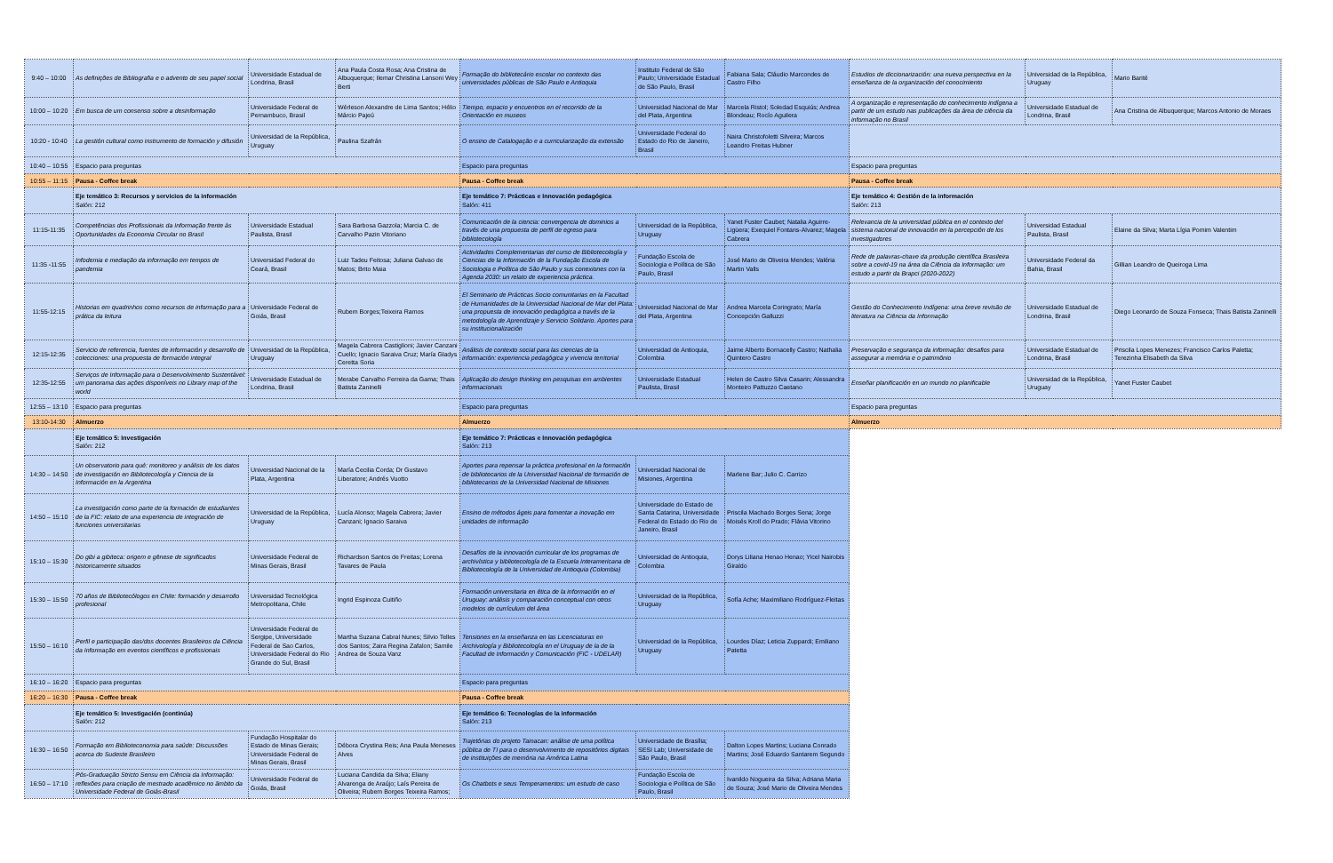| 9:40 – 10:00 | As definições de Bibliografia e o advento de seu papel social | Universidade Estadual de Londrina, Brasil | Ana Paula Costa Rosa; Ana Cristina de Albuquerque; Ilemar Christina Lansoni Wey Berti | Formação do bibliotecário escolar no contexto das universidades públicas de São Paulo e Antioquia | Instituto Federal de São Paulo; Universidade Estadual de São Paulo, Brasil | Fabiana Sala; Cláudio Marcondes de Castro Filho | Estudios de diccionarización: una nueva perspectiva en la enseñanza de la organización del conocimiento | Universidad de la República, Uruguay | Mario Barité |
| 10:00 – 10:20 | Em busca de um consenso sobre a desinformação | Universidade Federal de Pernambuco, Brasil | Wérleson Alexandre de Lima Santos; Hélio Márcio Pajeú | Tiempo, espacio y encuentros en el recorrido de la Orientación en museos | Universidad Nacional de Mar del Plata, Argentina | Marcela Ristol; Soledad Esquiús; Andrea Blondeau; Rocío Aguilera | A organização e representação do conhecimento indígena a partir de um estudo nas publicações da área de ciência da informação no Brasil | Universidade Estadual de Londrina, Brasil | Ana Cristina de Albuquerque; Marcos Antonio de Moraes |
| 10:20 - 10:40 | La gestión cultural como instrumento de formación y difusión | Universidad de la República, Uruguay | Paulina Szafrán | O ensino de Catalogação e a curricularização da extensão | Universidade Federal do Estado do Rio de Janeiro, Brasil | Naira Christofoletti Silveira; Marcos Leandro Freitas Hubner | | | |
| 10:40 – 10:55 | Espacio para preguntas | | | Espacio para preguntas | | | Espacio para preguntas | | |
| 10:55 – 11:15 | Pausa - Coffee break | | | Pausa - Coffee break | | | Pausa - Coffee break | | |
| | Eje temático 3: Recursos y servicios de la información Salón: 212 | | | Eje temático 7: Prácticas e Innovación pedagógica Salón: 411 | | | Eje temático 4: Gestión de la información Salón: 213 | | |
| 11:15-11:35 | Competências dos Profissionais da Informação frente às Oportunidades da Economia Circular no Brasil | Universidade Estadual Paulista, Brasil | Sara Barbosa Gazzola; Marcia C. de Carvalho Pazin Vitoriano | Comunicación de la ciencia: convergencia de dominios a través de una propuesta de perfil de egreso para bibliotecología | Universidad de la República, Uruguay | Yanet Fuster Caubet; Natalia Aguirre-Ligüera; Exequiel Fontans-Alvarez; Magela Cabrera | Relevancia de la universidad pública en el contexto del sistema nacional de innovación en la percepción de los investigadores | Universidad Estadual Paulista, Brasil | Elaine da Silva; Marta Lígia Pomim Valentim |
| 11:35 -11:55 | Infodemia e mediação da informação em tempos de pandemia | Universidad Federal do Ceará, Brasil | Luiz Tadeu Feitosa; Juliana Galvao de Matos; Brito Maia | Actividades Complementarias del curso de Bibliotecología y Ciencias de la Información de la Fundação Escola de Sociologia e Política de São Paulo y sus conexiones con la Agenda 2030: un relato de experiencia práctica. | Fundação Escola de Sociologia e Política de São Paulo, Brasil | José Mario de Oliveira Mendes; Valéria Martin Valls | Rede de palavras-chave da produção científica Brasileira sobre a covid-19 na área da Ciência da Informação: um estudo a partir da Brapci (2020-2022) | Universidade Federal da Bahia, Brasil | Gillian Leandro de Queiroga Lima |
| 11:55-12:15 | Historias em quadrinhos como recursos de informação para a prática da leitura | Universidade Federal de Goiás, Brasil | Rubem Borges;Teixeira Ramos | El Seminario de Prácticas Socio comunitarias en la Facultad de Humanidades de la Universidad Nacional de Mar del Plata: una propuesta de innovación pedagógica a través de la metodología de Aprendizaje y Servicio Solidario. Aportes para su institucionalización | Universidad Nacional de Mar del Plata, Argentina | Andrea Marcela Coringrato; María Concepción Galluzzi | Gestão do Conhecimento Indígena: uma breve revisão de literatura na Ciência da Informação | Universidade Estadual de Londrina, Brasil | Diego Leonardo de Souza Fonseca; Thais Batista Zaninelli |
| 12:15-12:35 | Servicio de referencia, fuentes de información y desarrollo de colecciones: una propuesta de formación integral | Universidad de la República, Uruguay | Magela Cabrera Castiglioni; Javier Canzani Cuello; Ignacio Saraiva Cruz; María Gladys Ceretta Soria | Análisis de contexto social para las ciencias de la información: experiencia pedagógica y vivencia territorial | Universidad de Antioquia, Colombia | Jaime Alberto Bornacelly Castro; Nathalia Quintero Castro | Preservação e segurança da informação: desafios para assegurar a memória e o patrimônio | Universidade Estadual de Londrina, Brasil | Priscila Lopes Menezes; Francisco Carlos Paletta; Terezinha Elisabeth da Silva |
| 12:35-12:55 | Serviços de Informação para o Desenvolvimento Sustentável: um panorama das ações disponíveis no Library map of the world | Universidade Estadual de Londrina, Brasil | Merabe Carvalho Ferreira da Gama; Thais Batista Zaninelli | Aplicação do design thinking em pesquisas em ambientes informacionais | Universidade Estadual Paulista, Brasil | Helen de Castro Silva Casarin; Alessandra Monteiro Pattuzzo Caetano | Enseñar planificación en un mundo no planificable | Universidad de la República, Uruguay | Yanet Fuster Caubet |
| 12:55 – 13:10 | Espacio para preguntas | | | Espacio para preguntas | | | Espacio para preguntas | | |
| 13:10-14:30 | Almuerzo | | | Almuerzo | | | Almuerzo | | |
| | Eje temático 5: Investigación Salón: 212 | | | Eje temático 7: Prácticas e Innovación pedagógica Salón: 213 | | | | | |
| 14:30 – 14:50 | Un observatorio para qué: monitoreo y análisis de los datos de investigación en Bibliotecología y Ciencia de la Información en la Argentina | Universidad Nacional de la Plata, Argentina | María Cecilia Corda; Dr Gustavo Liberatore; Andrés Vuotto | Aportes para repensar la práctica profesional en la formación de bibliotecarios de la Universidad Nacional de formación de bibliotecarios de la Universidad Nacional de Misiones | Universidad Nacional de Misiones, Argentina | Marlene Bar; Julio C. Carrizo | | | |
| 14:50 – 15:10 | La investigación como parte de la formación de estudiantes de la FIC: relato de una experiencia de integración de funciones universitarias | Universidad de la República, Uruguay | Lucía Alonso; Magela Cabrera; Javier Canzani; Ignacio Saraiva | Ensino de métodos ágeis para fomentar a inovação em unidades de informação | Universidade do Estado de Santa Catarina, Universidade Federal do Estado do Rio de Janeiro, Brasil | Priscila Machado Borges Sena; Jorge Moisés Kroll do Prado; Flávia Vitorino | | | |
| 15:10 – 15:30 | Do gibi a gibiteca: origem e gênese de significados historicamente situados | Universidade Federal de Minas Gerais, Brasil | Richardson Santos de Freitas; Lorena Tavares de Paula | Desafíos de la innovación curricular de los programas de archivística y bibliotecología de la Escuela Interamericana de Bibliotecología de la Universidad de Antioquia (Colombia) | Universidad de Antioquia, Colombia | Dorys Liliana Henao Henao; Yicel Nairobis Giraldo | | | |
| 15:30 – 15:50 | 70 años de Bibliotecólogos en Chile: formación y desarrollo profesional | Universidad Tecnológica Metropolitana, Chile | Ingrid Espinoza Cuitiño | Formación universitaria en ética de la información en el Uruguay: análisis y comparación conceptual con otros modelos de currículum del área | Universidad de la República, Uruguay | Sofía Ache; Maximiliano Rodríguez-Fleitas | | | |
| 15:50 – 16:10 | Perfil e participação das/dos docentes Brasileiros da Ciência da Informação em eventos científicos e profissionais | Universidade Federal de Sergipe, Universidade Federal de Sao Carlos, Universidade Federal do Rio Grande do Sul, Brasil | Martha Suzana Cabral Nunes; Silvio Telles dos Santos; Zaira Regina Zafalon; Samile Andrea de Souza Vanz | Tensiones en la enseñanza en las Licenciaturas en Archivología y Bibliotecología en el Uruguay de la de la Facultad de Información y Comunicación (FIC - UDELAR) | Universidad de la República, Uruguay | Lourdes Díaz; Leticia Zuppardi; Emiliano Patetta | | | |
| 16:10 – 16:20 | Espacio para preguntas | | | Espacio para preguntas | | | | | |
| 16:20 – 16:30 | Pausa - Coffee break | | | Pausa - Coffee break | | | | | |
| | Eje temático 5: Investigación (continúa) Salón: 212 | | | Eje temático 6: Tecnologías de la información Salón: 213 | | | | | |
| 16:30 – 16:50 | Formação em Biblioteconomia para saúde: Discussões acerca do Sudeste Brasileiro | Fundação Hospitalar do Estado de Minas Gerais; Universidade Federal de Minas Gerais, Brasil | Débora Crystina Reis; Ana Paula Meneses Alves | Trajetórias do projeto Tainacan: análise de uma política pública de TI para o desenvolvimento de repositórios digitais de instituições de memória na América Latina | Universidade de Brasília; SESI Lab; Universidade de São Paulo, Brasil | Dalton Lopes Martins; Luciana Conrado Martins; José Eduardo Santarem Segundo | | | |
| 16:50 – 17:10 | Pós-Graduação Stricto Sensu em Ciência da Informação: reflexões para criação de mestrado acadêmico no âmbito da Universidade Federal de Goiás-Brasil | Universidade Federal de Goiás, Brasil | Luciana Candida da Silva; Eliany Alvarenga de Araújo; Laís Pereira de Oliveira; Rubem Borges Teixeira Ramos; | Os Chatbots e seus Temperamentos: um estudo de caso | Fundação Escola de Sociologia e Política de São Paulo, Brasil | Ivanildo Nogueira da Silva; Adriana Maria de Souza; José Mario de Oliveira Mendes | | | |